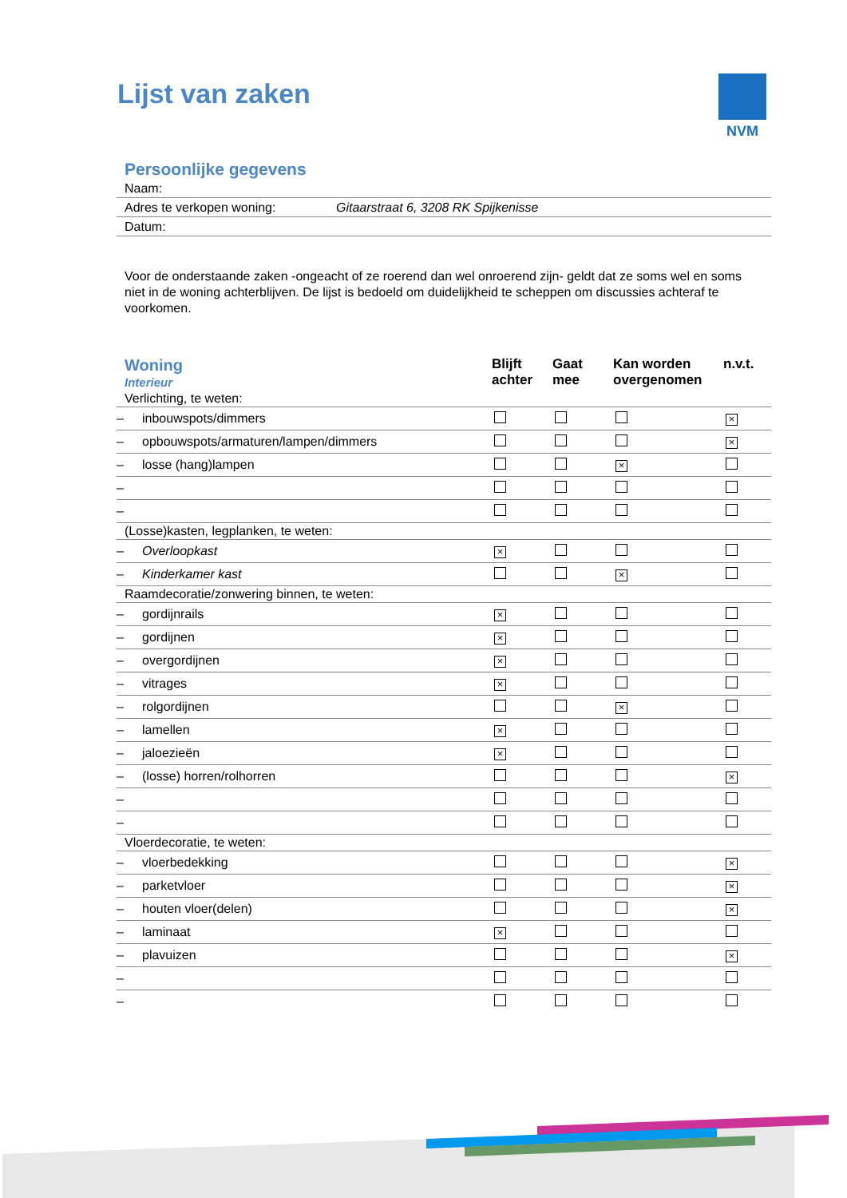Lijst van zaken NVM
Persoonlijke gegevens
| Naam: | |
| Adres te verkopen woning: | Gitaarstraat 6, 3208 RK Spijkenisse |
| Datum: | |
Voor de onderstaande zaken -ongeacht of ze roerend dan wel onroerend zijn- geldt dat ze soms wel en soms niet in de woning achterblijven. De lijst is bedoeld om duidelijkheid te scheppen om discussies achteraf te voorkomen.
| Woning Interieur | Blijft achter | Gaat mee | Kan worden overgenomen | n.v.t. |
| --- | --- | --- | --- | --- |
| Verlichting, te weten: | | | | |
| – inbouwspots/dimmers | | | | × |
| – opbouwspots/armaturen/lampen/dimmers | | | | × |
| – losse (hang)lampen | | | × | |
| – | | | | |
| – | | | | |
| (Losse)kasten, legplanken, te weten: | | | | |
| – Overloopkast | × | | | |
| – Kinderkamer kast | | | × | |
| Raamdecoratie/zonwering binnen, te weten: | | | | |
| – gordijnrails | × | | | |
| – gordijnen | × | | | |
| – overgordijnen | × | | | |
| – vitrages | × | | | |
| – rolgordijnen | | | × | |
| – lamellen | × | | | |
| – jaloezieën | × | | | |
| – (losse) horren/rolhorren | | | | × |
| – | | | | |
| – | | | | |
| Vloerdecoratie, te weten: | | | | |
| – vloerbedekking | | | | × |
| – parketvloer | | | | × |
| – houten vloer(delen) | | | | × |
| – laminaat | × | | | |
| – plavuizen | | | | × |
| – | | | | |
| – | | | | |